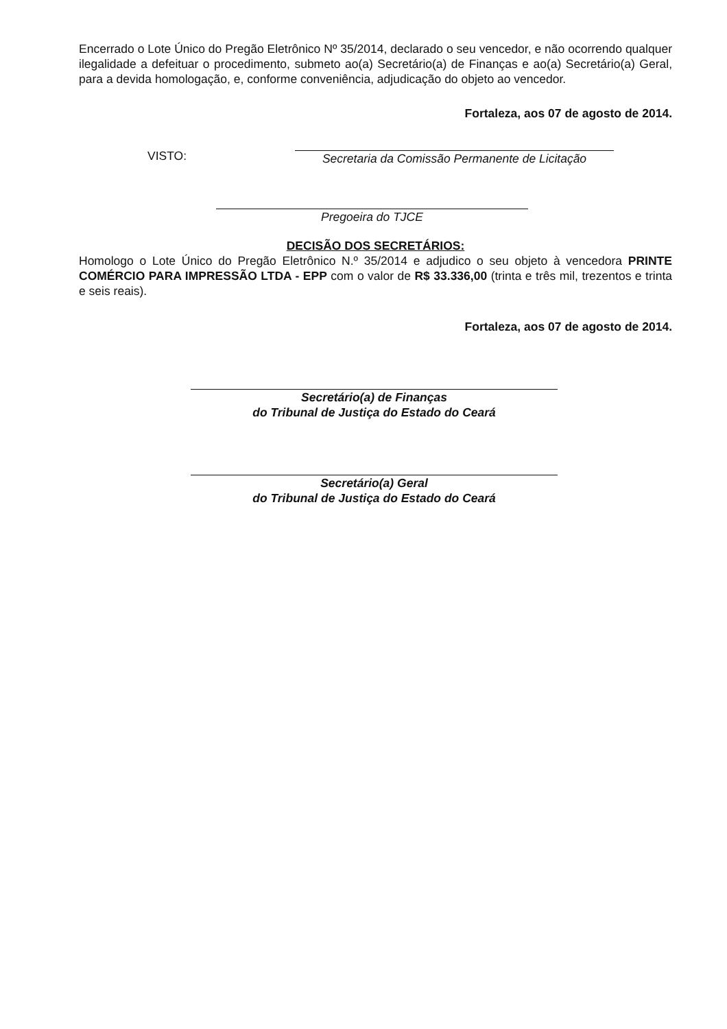Encerrado o Lote Único do Pregão Eletrônico Nº 35/2014, declarado o seu vencedor, e não ocorrendo qualquer ilegalidade a defeituar o procedimento, submeto ao(a) Secretário(a) de Finanças e ao(a) Secretário(a) Geral, para a devida homologação, e, conforme conveniência, adjudicação do objeto ao vencedor.
Fortaleza, aos 07 de agosto de 2014.
VISTO:
Secretaria da Comissão Permanente de Licitação
Pregoeira do TJCE
DECISÃO DOS SECRETÁRIOS:
Homologo o Lote Único do Pregão Eletrônico N.º 35/2014 e adjudico o seu objeto à vencedora PRINTE COMÉRCIO PARA IMPRESSÃO LTDA - EPP com o valor de R$ 33.336,00 (trinta e três mil, trezentos e trinta e seis reais).
Fortaleza, aos 07 de agosto de 2014.
Secretário(a) de Finanças
do Tribunal de Justiça do Estado do Ceará
Secretário(a) Geral
do Tribunal de Justiça do Estado do Ceará